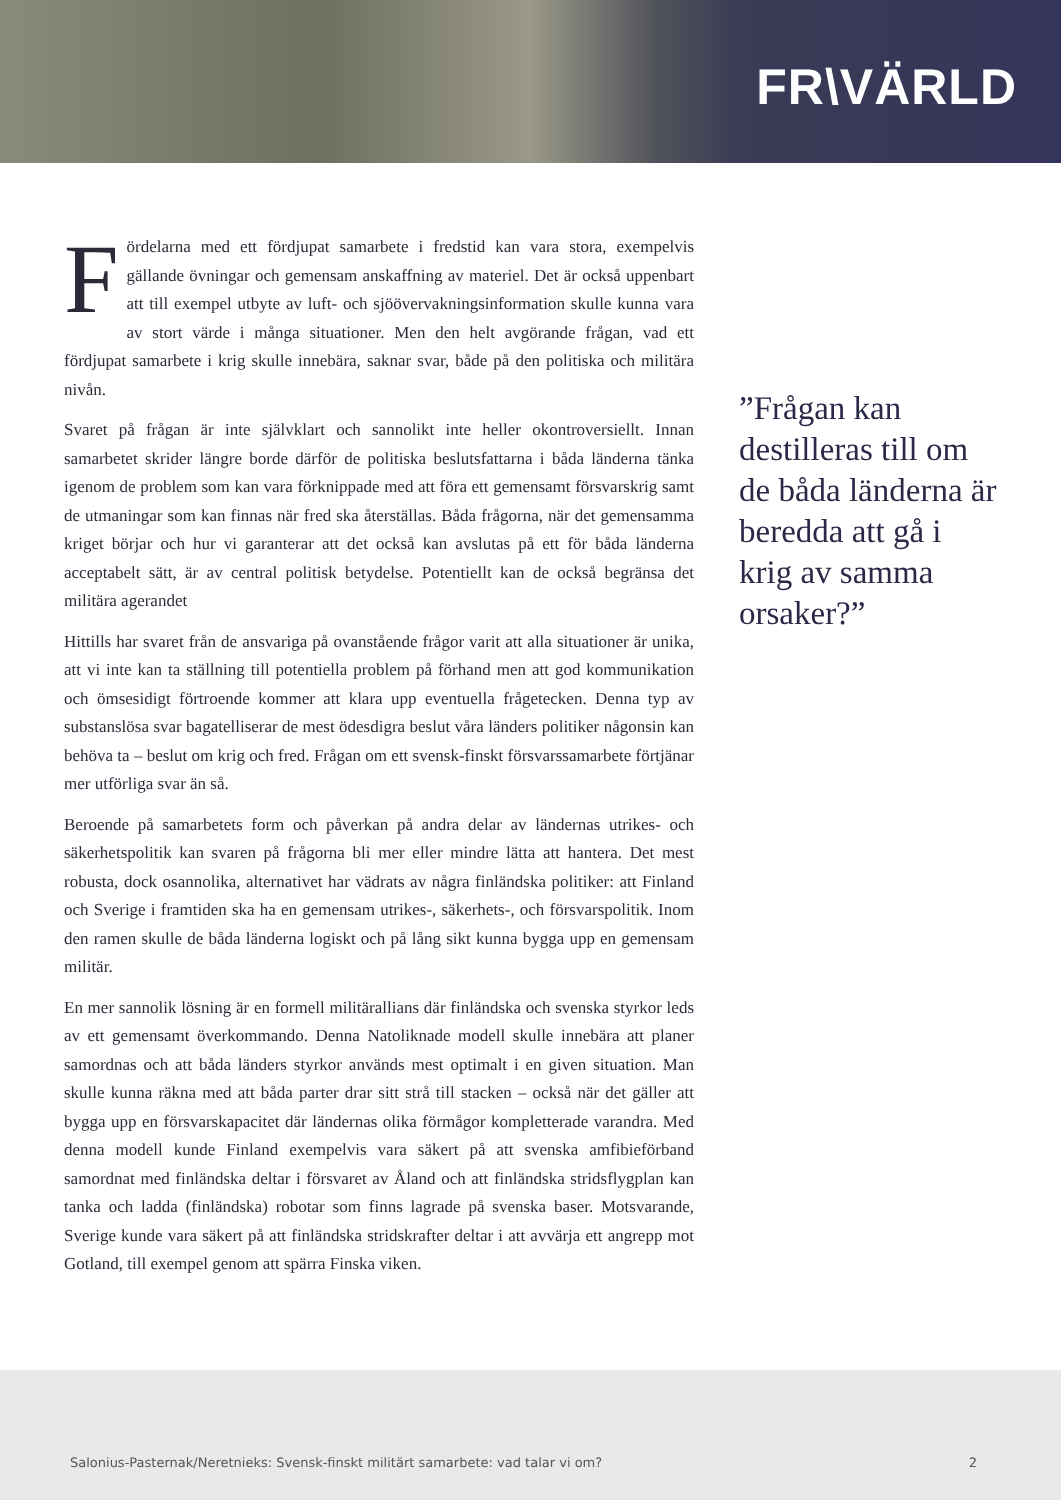FR\VÄRLD
Fördelarna med ett fördjupat samarbete i fredstid kan vara stora, exempelvis gällande övningar och gemensam anskaffning av materiel. Det är också uppenbart att till exempel utbyte av luft- och sjöövervakningsinformation skulle kunna vara av stort värde i många situationer. Men den helt avgörande frågan, vad ett fördjupat samarbete i krig skulle innebära, saknar svar, både på den politiska och militära nivån.
Svaret på frågan är inte självklart och sannolikt inte heller okontroversiellt. Innan samarbetet skrider längre borde därför de politiska beslutsfattarna i båda länderna tänka igenom de problem som kan vara förknippade med att föra ett gemensamt försvarskrig samt de utmaningar som kan finnas när fred ska återställas. Båda frågorna, när det gemensamma kriget börjar och hur vi garanterar att det också kan avslutas på ett för båda länderna acceptabelt sätt, är av central politisk betydelse. Potentiellt kan de också begränsa det militära agerandet
Hittills har svaret från de ansvariga på ovanstående frågor varit att alla situationer är unika, att vi inte kan ta ställning till potentiella problem på förhand men att god kommunikation och ömsesidigt förtroende kommer att klara upp eventuella frågetecken. Denna typ av substanslösa svar bagatelliserar de mest ödesdigra beslut våra länders politiker någonsin kan behöva ta – beslut om krig och fred. Frågan om ett svensk-finskt försvarssamarbete förtjänar mer utförliga svar än så.
Beroende på samarbetets form och påverkan på andra delar av ländernas utrikes- och säkerhetspolitik kan svaren på frågorna bli mer eller mindre lätta att hantera. Det mest robusta, dock osannolika, alternativet har vädrats av några finländska politiker: att Finland och Sverige i framtiden ska ha en gemensam utrikes-, säkerhets-, och försvarspolitik. Inom den ramen skulle de båda länderna logiskt och på lång sikt kunna bygga upp en gemensam militär.
En mer sannolik lösning är en formell militärallians där finländska och svenska styrkor leds av ett gemensamt överkommando. Denna Natoliknade modell skulle innebära att planer samordnas och att båda länders styrkor används mest optimalt i en given situation. Man skulle kunna räkna med att båda parter drar sitt strå till stacken – också när det gäller att bygga upp en försvarskapacitet där ländernas olika förmågor kompletterade varandra. Med denna modell kunde Finland exempelvis vara säkert på att svenska amfibieförband samordnat med finländska deltar i försvaret av Åland och att finländska stridsflygplan kan tanka och ladda (finländska) robotar som finns lagrade på svenska baser. Motsvarande, Sverige kunde vara säkert på att finländska stridskrafter deltar i att avvärja ett angrepp mot Gotland, till exempel genom att spärra Finska viken.
”Frågan kan destilleras till om de båda länderna är beredda att gå i krig av samma orsaker?”
Salonius-Pasternak/Neretnieks: Svensk-finskt militärt samarbete: vad talar vi om? 2